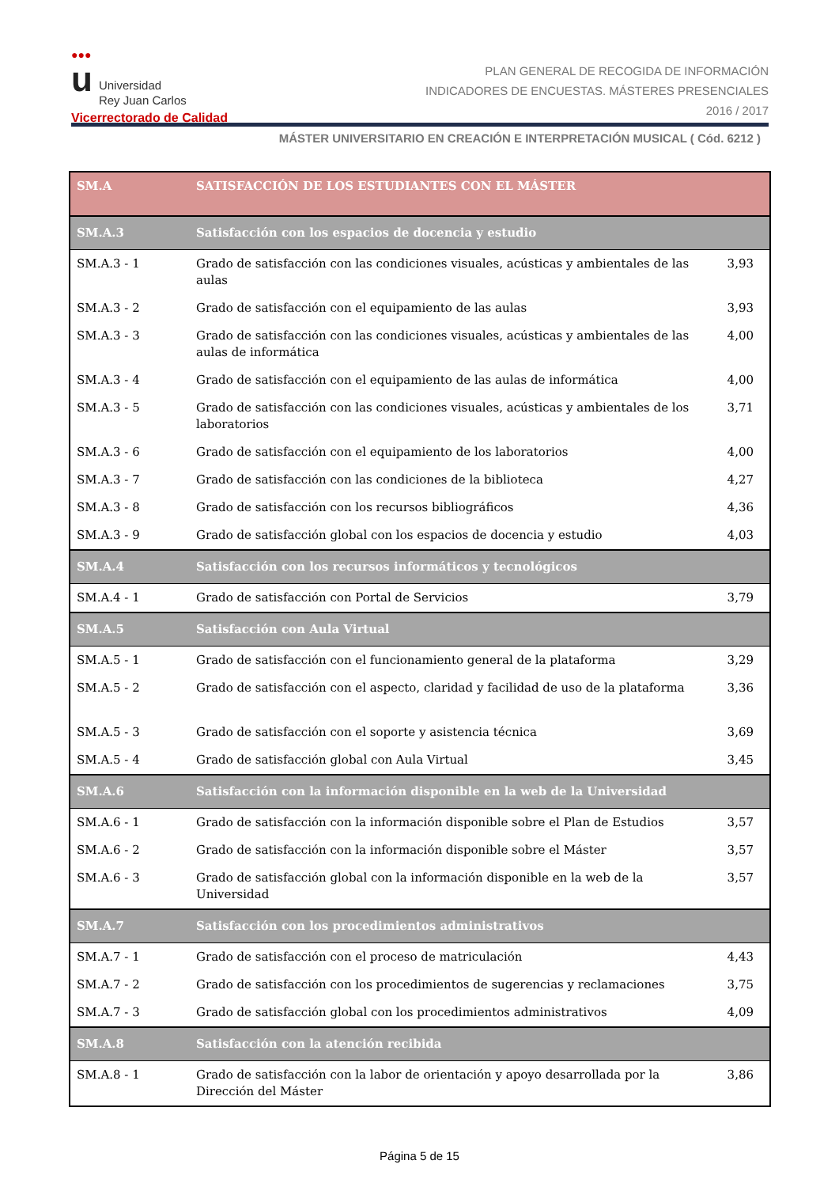●●●
u Universidad
Rey Juan Carlos
Vicerrectorado de Calidad
PLAN GENERAL DE RECOGIDA DE INFORMACIÓN
INDICADORES DE ENCUESTAS. MÁSTERES PRESENCIALES
2016 / 2017
MÁSTER UNIVERSITARIO EN CREACIÓN E INTERPRETACIÓN MUSICAL ( Cód. 6212 )
| SM.A | SATISFACCIÓN DE LOS ESTUDIANTES CON EL MÁSTER | |
| SM.A.3 | Satisfacción con los espacios de docencia y estudio | |
| SM.A.3 - 1 | Grado de satisfacción con las condiciones visuales, acústicas y ambientales de las aulas | 3,93 |
| SM.A.3 - 2 | Grado de satisfacción con el equipamiento de las aulas | 3,93 |
| SM.A.3 - 3 | Grado de satisfacción con las condiciones visuales, acústicas y ambientales de las aulas de informática | 4,00 |
| SM.A.3 - 4 | Grado de satisfacción con el equipamiento de las aulas de informática | 4,00 |
| SM.A.3 - 5 | Grado de satisfacción con las condiciones visuales, acústicas y ambientales de los laboratorios | 3,71 |
| SM.A.3 - 6 | Grado de satisfacción con el equipamiento de los laboratorios | 4,00 |
| SM.A.3 - 7 | Grado de satisfacción con las condiciones de la biblioteca | 4,27 |
| SM.A.3 - 8 | Grado de satisfacción con los recursos bibliográficos | 4,36 |
| SM.A.3 - 9 | Grado de satisfacción global con los espacios de docencia y estudio | 4,03 |
| SM.A.4 | Satisfacción con los recursos informáticos y tecnológicos | |
| SM.A.4 - 1 | Grado de satisfacción con Portal de Servicios | 3,79 |
| SM.A.5 | Satisfacción con Aula Virtual | |
| SM.A.5 - 1 | Grado de satisfacción con el funcionamiento general de la plataforma | 3,29 |
| SM.A.5 - 2 | Grado de satisfacción con el aspecto, claridad y facilidad de uso de la plataforma | 3,36 |
| SM.A.5 - 3 | Grado de satisfacción con el soporte y asistencia técnica | 3,69 |
| SM.A.5 - 4 | Grado de satisfacción global con Aula Virtual | 3,45 |
| SM.A.6 | Satisfacción con la información disponible en la web de la Universidad | |
| SM.A.6 - 1 | Grado de satisfacción con la información disponible sobre el Plan de Estudios | 3,57 |
| SM.A.6 - 2 | Grado de satisfacción con la información disponible sobre el Máster | 3,57 |
| SM.A.6 - 3 | Grado de satisfacción global con la información disponible en la web de la Universidad | 3,57 |
| SM.A.7 | Satisfacción con los procedimientos administrativos | |
| SM.A.7 - 1 | Grado de satisfacción con el proceso de matriculación | 4,43 |
| SM.A.7 - 2 | Grado de satisfacción con los procedimientos de sugerencias y reclamaciones | 3,75 |
| SM.A.7 - 3 | Grado de satisfacción global con los procedimientos administrativos | 4,09 |
| SM.A.8 | Satisfacción con la atención recibida | |
| SM.A.8 - 1 | Grado de satisfacción con la labor de orientación y apoyo desarrollada por la Dirección del Máster | 3,86 |
Página 5 de 15